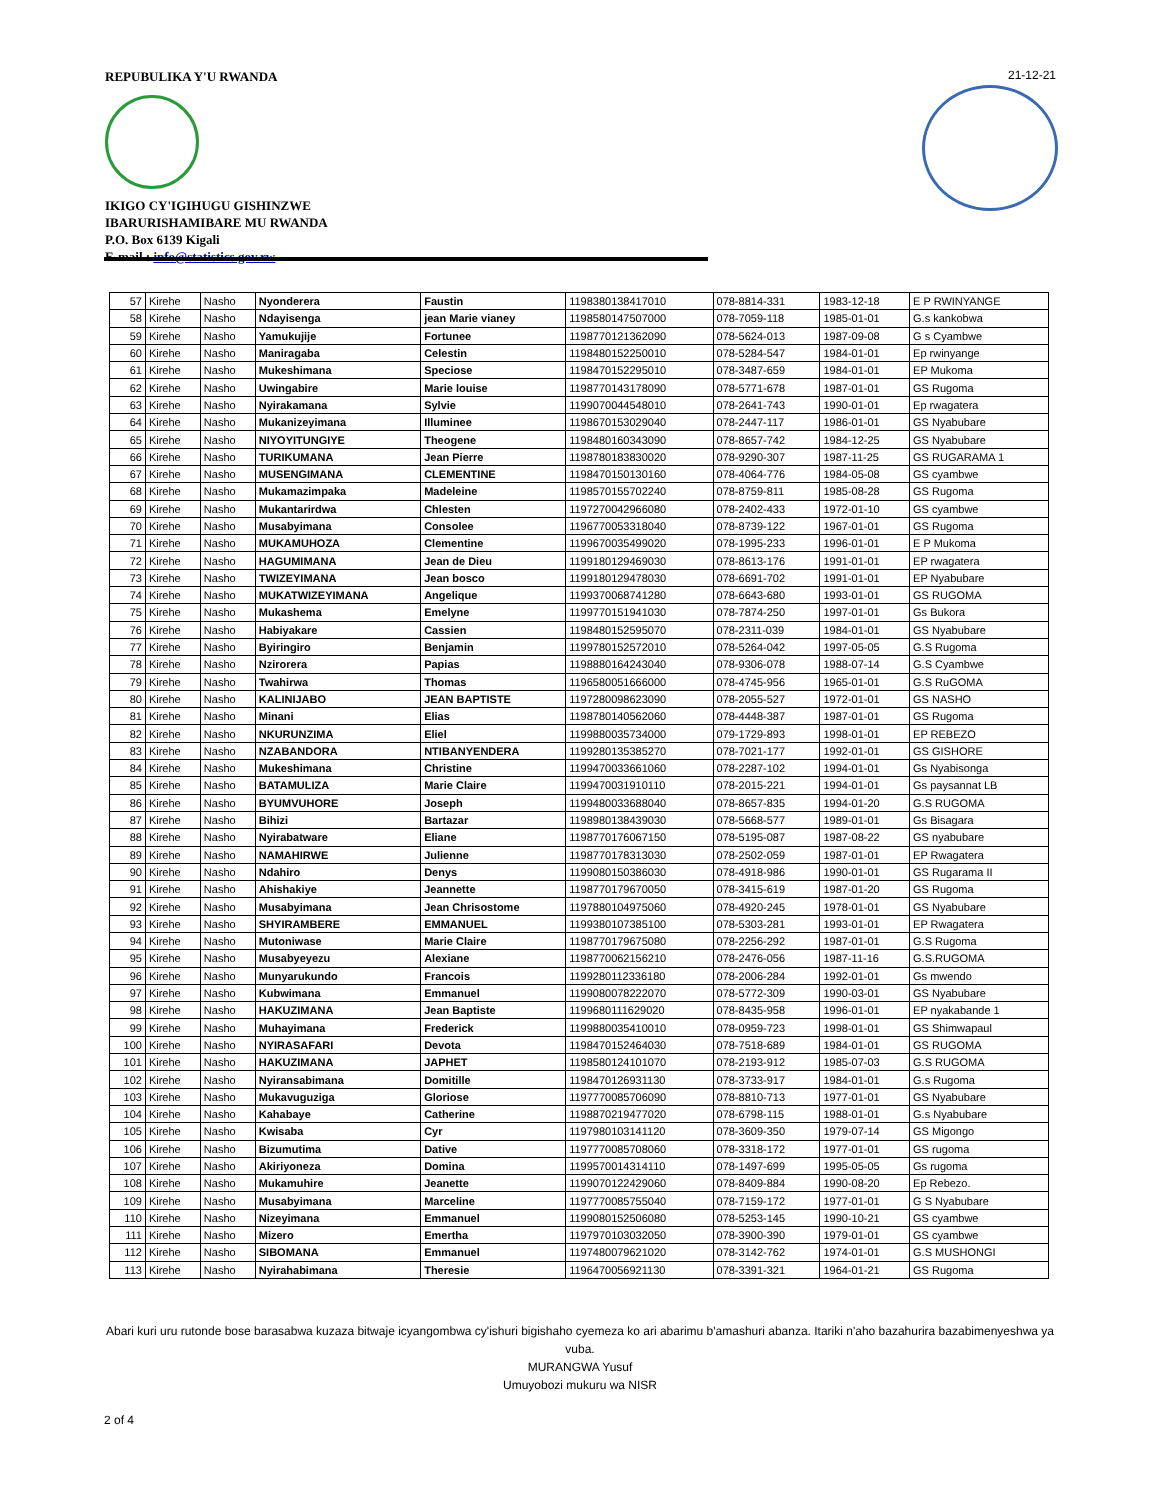REPUBULIKA Y'U RWANDA
IKIGO CY'IGIHUGU GISHINZWE
IBARURISHAMIBARE MU RWANDA
P.O. Box 6139 Kigali
E-mail : info@statistics.gov.rw
21-12-21
| 57 | Kirehe | Nasho | Nyonderera | Faustin | 1198380138417010 | 078-8814-331 | 1983-12-18 | E P RWINYANGE |
| 58 | Kirehe | Nasho | Ndayisenga | jean Marie vianey | 1198580147507000 | 078-7059-118 | 1985-01-01 | G.s kankobwa |
| 59 | Kirehe | Nasho | Yamukujije | Fortunee | 1198770121362090 | 078-5624-013 | 1987-09-08 | G s Cyambwe |
| 60 | Kirehe | Nasho | Maniragaba | Celestin | 1198480152250010 | 078-5284-547 | 1984-01-01 | Ep rwinyange |
| 61 | Kirehe | Nasho | Mukeshimana | Speciose | 1198470152295010 | 078-3487-659 | 1984-01-01 | EP Mukoma |
| 62 | Kirehe | Nasho | Uwingabire | Marie louise | 1198770143178090 | 078-5771-678 | 1987-01-01 | GS Rugoma |
| 63 | Kirehe | Nasho | Nyirakamana | Sylvie | 1199070044548010 | 078-2641-743 | 1990-01-01 | Ep rwagatera |
| 64 | Kirehe | Nasho | Mukanizeyimana | Illuminee | 1198670153029040 | 078-2447-117 | 1986-01-01 | GS Nyabubare |
| 65 | Kirehe | Nasho | NIYOYITUNGIYE | Theogene | 1198480160343090 | 078-8657-742 | 1984-12-25 | GS Nyabubare |
| 66 | Kirehe | Nasho | TURIKUMANA | Jean Pierre | 1198780183830020 | 078-9290-307 | 1987-11-25 | GS RUGARAMA 1 |
| 67 | Kirehe | Nasho | MUSENGIMANA | CLEMENTINE | 1198470150130160 | 078-4064-776 | 1984-05-08 | GS cyambwe |
| 68 | Kirehe | Nasho | Mukamazimpaka | Madeleine | 1198570155702240 | 078-8759-811 | 1985-08-28 | GS Rugoma |
| 69 | Kirehe | Nasho | Mukantarirdwa | Chlesten | 1197270042966080 | 078-2402-433 | 1972-01-10 | GS cyambwe |
| 70 | Kirehe | Nasho | Musabyimana | Consolee | 1196770053318040 | 078-8739-122 | 1967-01-01 | GS Rugoma |
| 71 | Kirehe | Nasho | MUKAMUHOZA | Clementine | 1199670035499020 | 078-1995-233 | 1996-01-01 | E P Mukoma |
| 72 | Kirehe | Nasho | HAGUMIMANA | Jean de Dieu | 1199180129469030 | 078-8613-176 | 1991-01-01 | EP rwagatera |
| 73 | Kirehe | Nasho | TWIZEYIMANA | Jean bosco | 1199180129478030 | 078-6691-702 | 1991-01-01 | EP Nyabubare |
| 74 | Kirehe | Nasho | MUKATWIZEYIMANA | Angelique | 1199370068741280 | 078-6643-680 | 1993-01-01 | GS RUGOMA |
| 75 | Kirehe | Nasho | Mukashema | Emelyne | 1199770151941030 | 078-7874-250 | 1997-01-01 | Gs Bukora |
| 76 | Kirehe | Nasho | Habiyakare | Cassien | 1198480152595070 | 078-2311-039 | 1984-01-01 | GS Nyabubare |
| 77 | Kirehe | Nasho | Byiringiro | Benjamin | 1199780152572010 | 078-5264-042 | 1997-05-05 | G.S Rugoma |
| 78 | Kirehe | Nasho | Nzirorera | Papias | 1198880164243040 | 078-9306-078 | 1988-07-14 | G.S Cyambwe |
| 79 | Kirehe | Nasho | Twahirwa | Thomas | 1196580051666000 | 078-4745-956 | 1965-01-01 | G.S RuGOMA |
| 80 | Kirehe | Nasho | KALINIJABO | JEAN BAPTISTE | 1197280098623090 | 078-2055-527 | 1972-01-01 | GS NASHO |
| 81 | Kirehe | Nasho | Minani | Elias | 1198780140562060 | 078-4448-387 | 1987-01-01 | GS Rugoma |
| 82 | Kirehe | Nasho | NKURUNZIMA | Eliel | 1199880035734000 | 079-1729-893 | 1998-01-01 | EP REBEZO |
| 83 | Kirehe | Nasho | NZABANDORA | NTIBANYENDERA | 1199280135385270 | 078-7021-177 | 1992-01-01 | GS GISHORE |
| 84 | Kirehe | Nasho | Mukeshimana | Christine | 1199470033661060 | 078-2287-102 | 1994-01-01 | Gs Nyabisonga |
| 85 | Kirehe | Nasho | BATAMULIZA | Marie Claire | 1199470031910110 | 078-2015-221 | 1994-01-01 | Gs paysannat LB |
| 86 | Kirehe | Nasho | BYUMVUHORE | Joseph | 1199480033688040 | 078-8657-835 | 1994-01-20 | G.S RUGOMA |
| 87 | Kirehe | Nasho | Bihizi | Bartazar | 1198980138439030 | 078-5668-577 | 1989-01-01 | Gs Bisagara |
| 88 | Kirehe | Nasho | Nyirabatware | Eliane | 1198770176067150 | 078-5195-087 | 1987-08-22 | GS nyabubare |
| 89 | Kirehe | Nasho | NAMAHIRWE | Julienne | 1198770178313030 | 078-2502-059 | 1987-01-01 | EP Rwagatera |
| 90 | Kirehe | Nasho | Ndahiro | Denys | 1199080150386030 | 078-4918-986 | 1990-01-01 | GS Rugarama II |
| 91 | Kirehe | Nasho | Ahishakiye | Jeannette | 1198770179670050 | 078-3415-619 | 1987-01-20 | GS Rugoma |
| 92 | Kirehe | Nasho | Musabyimana | Jean Chrisostome | 1197880104975060 | 078-4920-245 | 1978-01-01 | GS Nyabubare |
| 93 | Kirehe | Nasho | SHYIRAMBERE | EMMANUEL | 1199380107385100 | 078-5303-281 | 1993-01-01 | EP Rwagatera |
| 94 | Kirehe | Nasho | Mutoniwase | Marie Claire | 1198770179675080 | 078-2256-292 | 1987-01-01 | G.S Rugoma |
| 95 | Kirehe | Nasho | Musabyeyezu | Alexiane | 1198770062156210 | 078-2476-056 | 1987-11-16 | G.S.RUGOMA |
| 96 | Kirehe | Nasho | Munyarukundo | Francois | 1199280112336180 | 078-2006-284 | 1992-01-01 | Gs mwendo |
| 97 | Kirehe | Nasho | Kubwimana | Emmanuel | 1199080078222070 | 078-5772-309 | 1990-03-01 | GS Nyabubare |
| 98 | Kirehe | Nasho | HAKUZIMANA | Jean Baptiste | 1199680111629020 | 078-8435-958 | 1996-01-01 | EP nyakabande 1 |
| 99 | Kirehe | Nasho | Muhayimana | Frederick | 1199880035410010 | 078-0959-723 | 1998-01-01 | GS Shimwapaul |
| 100 | Kirehe | Nasho | NYIRASAFARI | Devota | 1198470152464030 | 078-7518-689 | 1984-01-01 | GS RUGOMA |
| 101 | Kirehe | Nasho | HAKUZIMANA | JAPHET | 1198580124101070 | 078-2193-912 | 1985-07-03 | G.S RUGOMA |
| 102 | Kirehe | Nasho | Nyiransabimana | Domitille | 1198470126931130 | 078-3733-917 | 1984-01-01 | G.s Rugoma |
| 103 | Kirehe | Nasho | Mukavuguziga | Gloriose | 1197770085706090 | 078-8810-713 | 1977-01-01 | GS Nyabubare |
| 104 | Kirehe | Nasho | Kahabaye | Catherine | 1198870219477020 | 078-6798-115 | 1988-01-01 | G.s Nyabubare |
| 105 | Kirehe | Nasho | Kwisaba | Cyr | 1197980103141120 | 078-3609-350 | 1979-07-14 | GS Migongo |
| 106 | Kirehe | Nasho | Bizumutima | Dative | 1197770085708060 | 078-3318-172 | 1977-01-01 | GS rugoma |
| 107 | Kirehe | Nasho | Akiriyoneza | Domina | 1199570014314110 | 078-1497-699 | 1995-05-05 | Gs rugoma |
| 108 | Kirehe | Nasho | Mukamuhire | Jeanette | 1199070122429060 | 078-8409-884 | 1990-08-20 | Ep Rebezo. |
| 109 | Kirehe | Nasho | Musabyimana | Marceline | 1197770085755040 | 078-7159-172 | 1977-01-01 | G S Nyabubare |
| 110 | Kirehe | Nasho | Nizeyimana | Emmanuel | 1199080152506080 | 078-5253-145 | 1990-10-21 | GS cyambwe |
| 111 | Kirehe | Nasho | Mizero | Emertha | 1197970103032050 | 078-3900-390 | 1979-01-01 | GS cyambwe |
| 112 | Kirehe | Nasho | SIBOMANA | Emmanuel | 1197480079621020 | 078-3142-762 | 1974-01-01 | G.S MUSHONGI |
| 113 | Kirehe | Nasho | Nyirahabimana | Theresie | 1196470056921130 | 078-3391-321 | 1964-01-21 | GS Rugoma |
Abari kuri uru rutonde bose barasabwa kuzaza bitwaje icyangombwa cy'ishuri bigishaho cyemeza ko ari abarimu b'amashuri abanza. Itariki n'aho bazahurira bazabimenyeshwa ya vuba.
MURANGWA Yusuf
Umuyobozi mukuru wa NISR
2 of 4